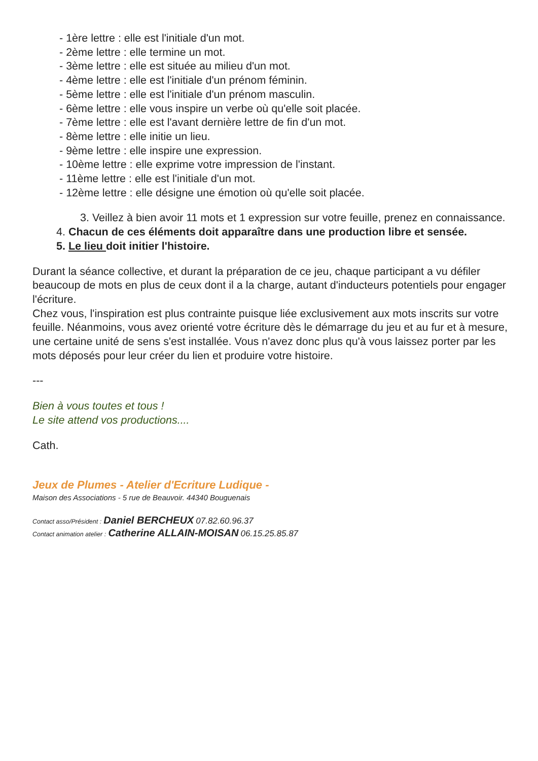- 1ère lettre : elle est l'initiale d'un mot.
- 2ème lettre : elle termine un mot.
- 3ème lettre : elle est située au milieu d'un mot.
- 4ème lettre : elle est l'initiale d'un prénom féminin.
- 5ème lettre : elle est l'initiale d'un prénom masculin.
- 6ème lettre : elle vous inspire un verbe où qu'elle soit placée.
- 7ème lettre : elle est l'avant dernière lettre de fin d'un mot.
- 8ème lettre : elle initie un lieu.
- 9ème lettre : elle inspire une expression.
- 10ème lettre : elle exprime votre impression de l'instant.
- 11ème lettre : elle est l'initiale d'un mot.
- 12ème lettre : elle désigne une émotion où qu'elle soit placée.
3. Veillez à bien avoir 11 mots et 1 expression sur votre feuille, prenez en connaissance.
4. Chacun de ces éléments doit apparaître dans une production libre et sensée.
5. Le lieu doit initier l'histoire.
Durant la séance collective, et durant la préparation de ce jeu, chaque participant a vu défiler beaucoup de mots en plus de ceux dont il a la charge, autant d'inducteurs potentiels pour engager l'écriture.
Chez vous, l'inspiration est plus contrainte puisque liée exclusivement aux mots inscrits sur votre feuille. Néanmoins, vous avez orienté votre écriture dès le démarrage du jeu et au fur et à mesure, une certaine unité de sens s'est installée. Vous n'avez donc plus qu'à vous laissez porter par les mots déposés pour leur créer du lien et produire votre histoire.
---
Bien à vous toutes et tous !
Le site attend vos productions....
Cath.
Jeux de Plumes - Atelier d'Ecriture Ludique -
Maison des Associations - 5 rue de Beauvoir. 44340 Bouguenais
Contact asso/Président : Daniel BERCHEUX 07.82.60.96.37
Contact animation atelier : Catherine ALLAIN-MOISAN 06.15.25.85.87